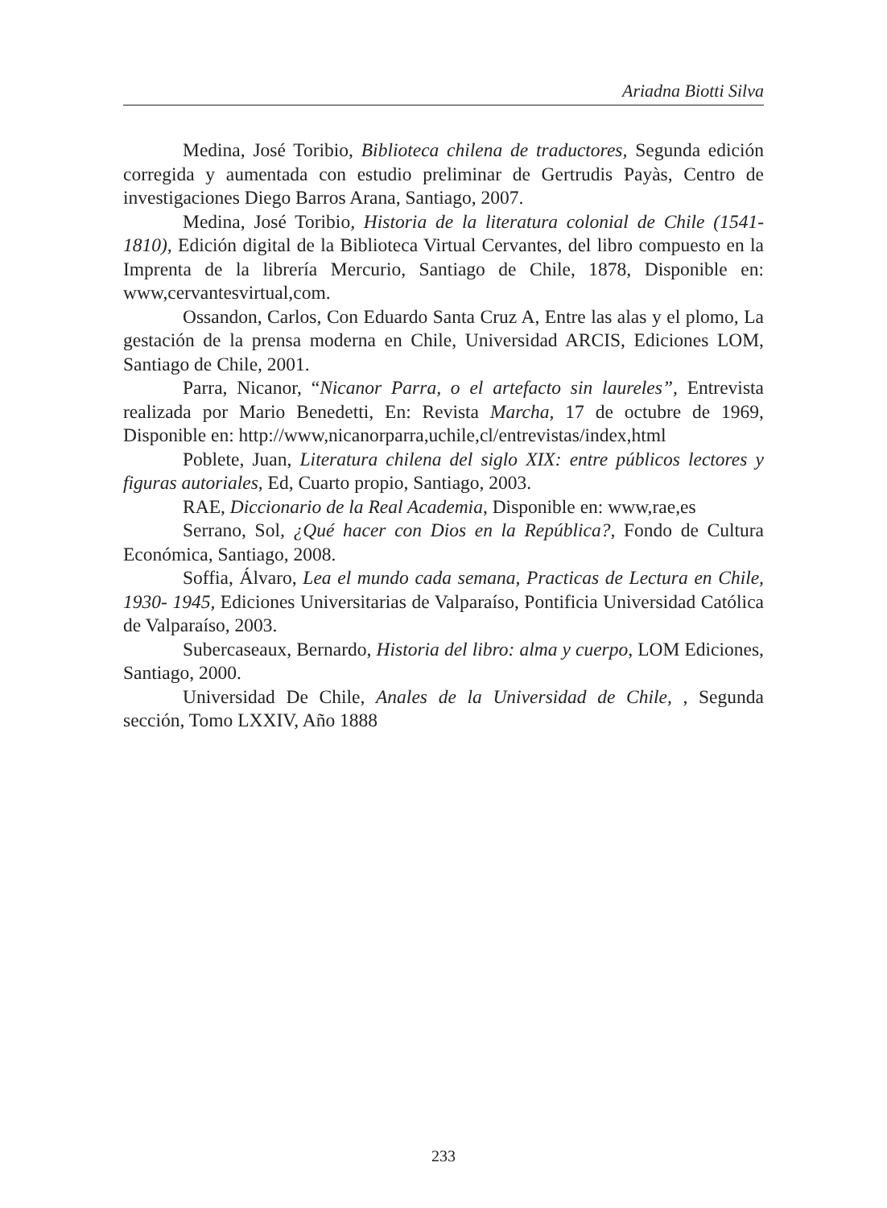Ariadna Biotti Silva
Medina, José Toribio, Biblioteca chilena de traductores, Segunda edición corregida y aumentada con estudio preliminar de Gertrudis Payàs, Centro de investigaciones Diego Barros Arana, Santiago, 2007.
Medina, José Toribio, Historia de la literatura colonial de Chile (1541-1810), Edición digital de la Biblioteca Virtual Cervantes, del libro compuesto en la Imprenta de la librería Mercurio, Santiago de Chile, 1878, Disponible en: www,cervantesvirtual,com.
Ossandon, Carlos, Con Eduardo Santa Cruz A, Entre las alas y el plomo, La gestación de la prensa moderna en Chile, Universidad ARCIS, Ediciones LOM, Santiago de Chile, 2001.
Parra, Nicanor, “Nicanor Parra, o el artefacto sin laureles”, Entrevista realizada por Mario Benedetti, En: Revista Marcha, 17 de octubre de 1969, Disponible en: http://www,nicanorparra,uchile,cl/entrevistas/index,html
Poblete, Juan, Literatura chilena del siglo XIX: entre públicos lectores y figuras autoriales, Ed, Cuarto propio, Santiago, 2003.
RAE, Diccionario de la Real Academia, Disponible en: www,rae,es
Serrano, Sol, ¿Qué hacer con Dios en la República?, Fondo de Cultura Económica, Santiago, 2008.
Soffia, Álvaro, Lea el mundo cada semana, Practicas de Lectura en Chile, 1930- 1945, Ediciones Universitarias de Valparaíso, Pontificia Universidad Católica de Valparaíso, 2003.
Subercaseaux, Bernardo, Historia del libro: alma y cuerpo, LOM Ediciones, Santiago, 2000.
Universidad De Chile, Anales de la Universidad de Chile, , Segunda sección, Tomo LXXIV, Año 1888
233